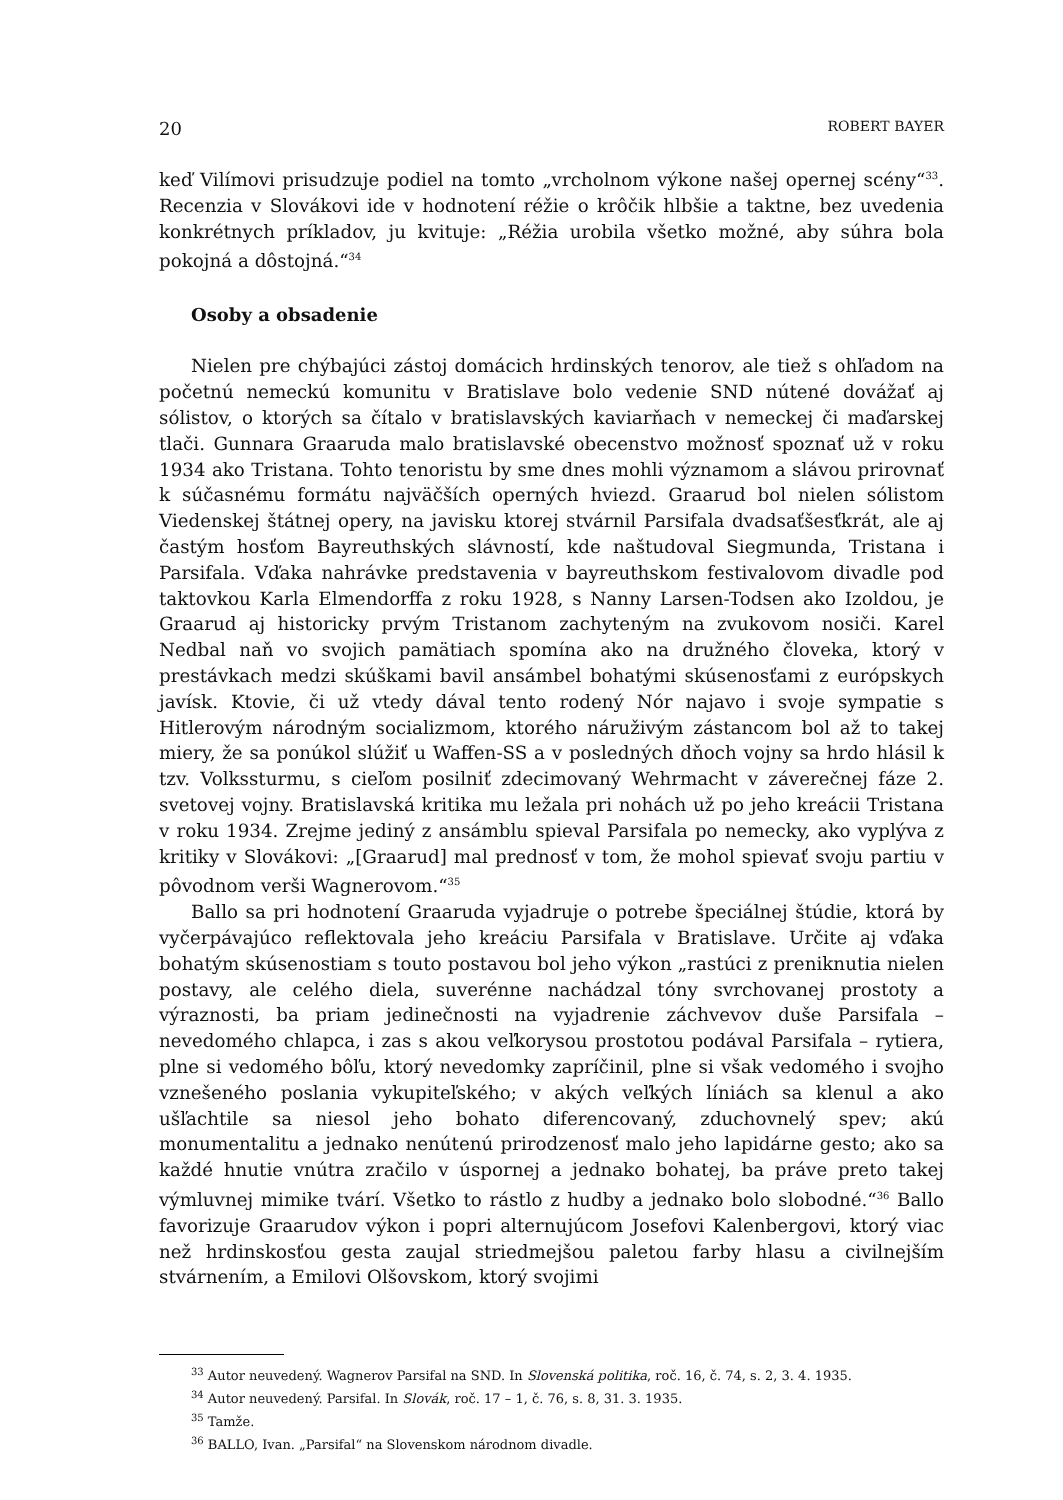20 ROBERT BAYER
keď Vilímovi prisudzuje podiel na tomto „vrcholnom výkone našej opernej scény“<sup>33</sup>. Recenzia v Slovákovi ide v hodnotení réžie o krôčik hlbšie a taktne, bez uvedenia konkrétnych príkladov, ju kvituje: „Réžia urobila všetko možné, aby súhra bola pokojná a dôstojná.“<sup>34</sup>
Osoby a obsadenie
Nielen pre chýbajúci zástoj domácich hrdinských tenorov, ale tiež s ohľadom na početnú nemeckú komunitu v Bratislave bolo vedenie SND nútené dovážať aj sólistov, o ktorých sa čítalo v bratislavských kaviarňach v nemeckej či maďarskej tlači. Gunnara Graaruda malo bratislavské obecenstvo možnosť spoznať už v roku 1934 ako Tristana. Tohto tenoristu by sme dnes mohli významom a slávou prirovnať k súčasnému formátu najväčších operných hviezd. Graarud bol nielen sólistom Viedenskej štátnej opery, na javisku ktorej stvárnil Parsifala dvadsaťšesťkrát, ale aj častým hosťom Bayreuthských slávností, kde naštudoval Siegmunda, Tristana i Parsifala. Vďaka nahrávke predstavenia v bayreuthskom festivalovom divadle pod taktovkou Karla Elmendorffa z roku 1928, s Nanny Larsen-Todsen ako Izoldou, je Graarud aj historicky prvým Tristanom zachyteným na zvukovom nosiči. Karel Nedbal naň vo svojich pamätiach spomína ako na družného človeka, ktorý v prestávkach medzi skúškami bavil ansámbel bohatými skúsenosťami z európskych javísk. Ktovie, či už vtedy dával tento rodený Nór najavo i svoje sympatie s Hitlerovým národným socializmom, ktorého náruživým zástancom bol až to takej miery, že sa ponúkol slúžiť u Waffen-SS a v posledných dňoch vojny sa hrdo hlásil k tzv. Volkssturmu, s cieľom posilniť zdecimovaný Wehrmacht v záverečnej fáze 2. svetovej vojny. Bratislavská kritika mu ležala pri nohách už po jeho kreácii Tristana v roku 1934. Zrejme jediný z ansámblu spieval Parsifala po nemecky, ako vyplýva z kritiky v Slovákovi: „[Graarud] mal prednosť v tom, že mohol spievať svoju partiu v pôvodnom verši Wagnerovom.“<sup>35</sup>
Ballo sa pri hodnotení Graaruda vyjadruje o potrebe špeciálnej štúdie, ktorá by vyčerpávajúco reflektovala jeho kreáciu Parsifala v Bratislave. Určite aj vďaka bohatým skúsenostiam s touto postavou bol jeho výkon „rastúci z preniknutia nielen postavy, ale celého diela, suverénne nachádzal tóny svrchovanej prostoty a výraznosti, ba priam jedinečnosti na vyjadrenie záchvevov duše Parsifala – nevedomého chlapca, i zas s akou veľkorysou prostotou podával Parsifala – rytiera, plne si vedomého bôľu, ktorý nevedomky zapríčinil, plne si však vedomého i svojho vznešeného poslania vykupiteľského; v akých veľkých líniách sa klenul a ako ušľachtile sa niesol jeho bohato diferencovaný, zduchovnelý spev; akú monumentalitu a jednako nenútenú prirodzenosť malo jeho lapidárne gesto; ako sa každé hnutie vnútra zračilo v úspornej a jednako bohatej, ba práve preto takej výmluvnej mimike tvárí. Všetko to rástlo z hudby a jednako bolo slobodné.“<sup>36</sup> Ballo favorizuje Graarudov výkon i popri alternujúcom Josefovi Kalenbergovi, ktorý viac než hrdinskosťou gesta zaujal striedmejšou paletou farby hlasu a civilnejším stvárnením, a Emilovi Olšovskom, ktorý svojimi
<sup>33</sup> Autor neuvedený. Wagnerov Parsifal na SND. In Slovenská politika, roč. 16, č. 74, s. 2, 3. 4. 1935.
<sup>34</sup> Autor neuvedený. Parsifal. In Slovák, roč. 17 – 1, č. 76, s. 8, 31. 3. 1935.
<sup>35</sup> Tamže.
<sup>36</sup> BALLO, Ivan. „Parsifal“ na Slovenskom národnom divadle.